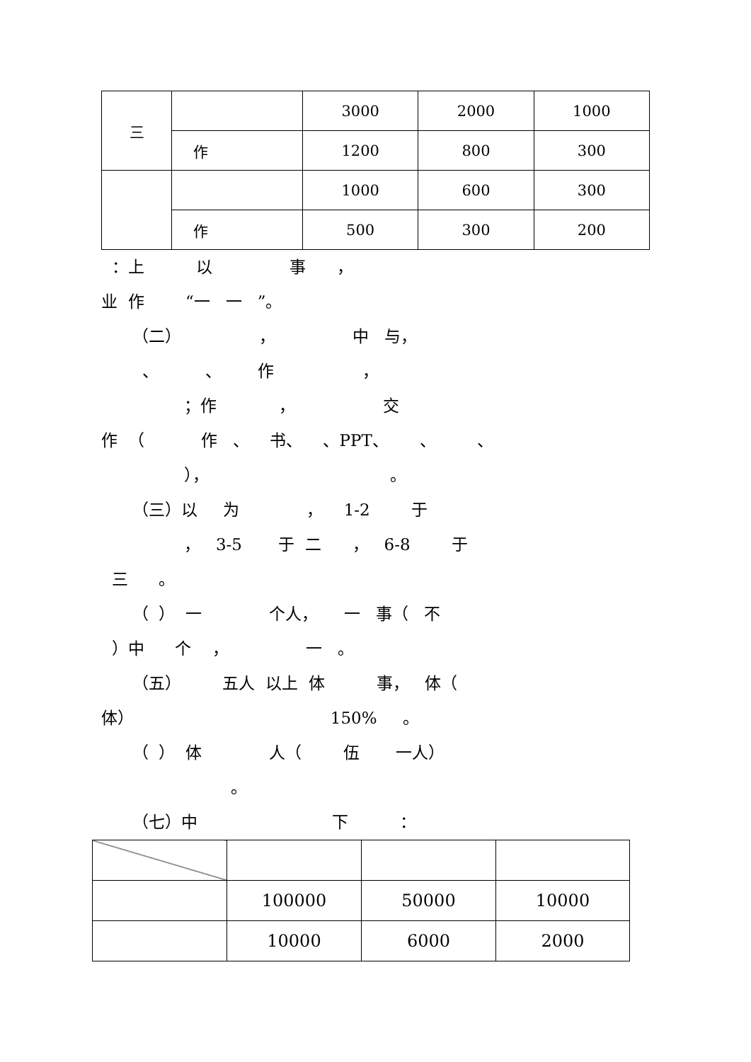| 三 | | 3000 | 2000 | 1000 |
| | 作 | 1200 | 800 | 300 |
| | | 1000 | 600 | 300 |
| | 作 | 500 | 300 | 200 |
：上 以 事 ，
业 作 “一 一 ”。
（二） ， 中 与，
、 、 作 ，
；作 ， 交
作 （ 作 、 书、 、PPT、 、 、
）， 。
（三）以 为 ， 1-2 于
， 3-5 于 二 ， 6-8 于
三 。
（ ） 一 个人， 一 事（ 不
）中 个 ， 一 。
（五） 五人 以上 体 事， 体（
体） 150% 。
（ ） 体 人（ 伍 一人）
。
（七）中 下 ：
| | 100000 | 50000 | 10000 |
| | 10000 | 6000 | 2000 |